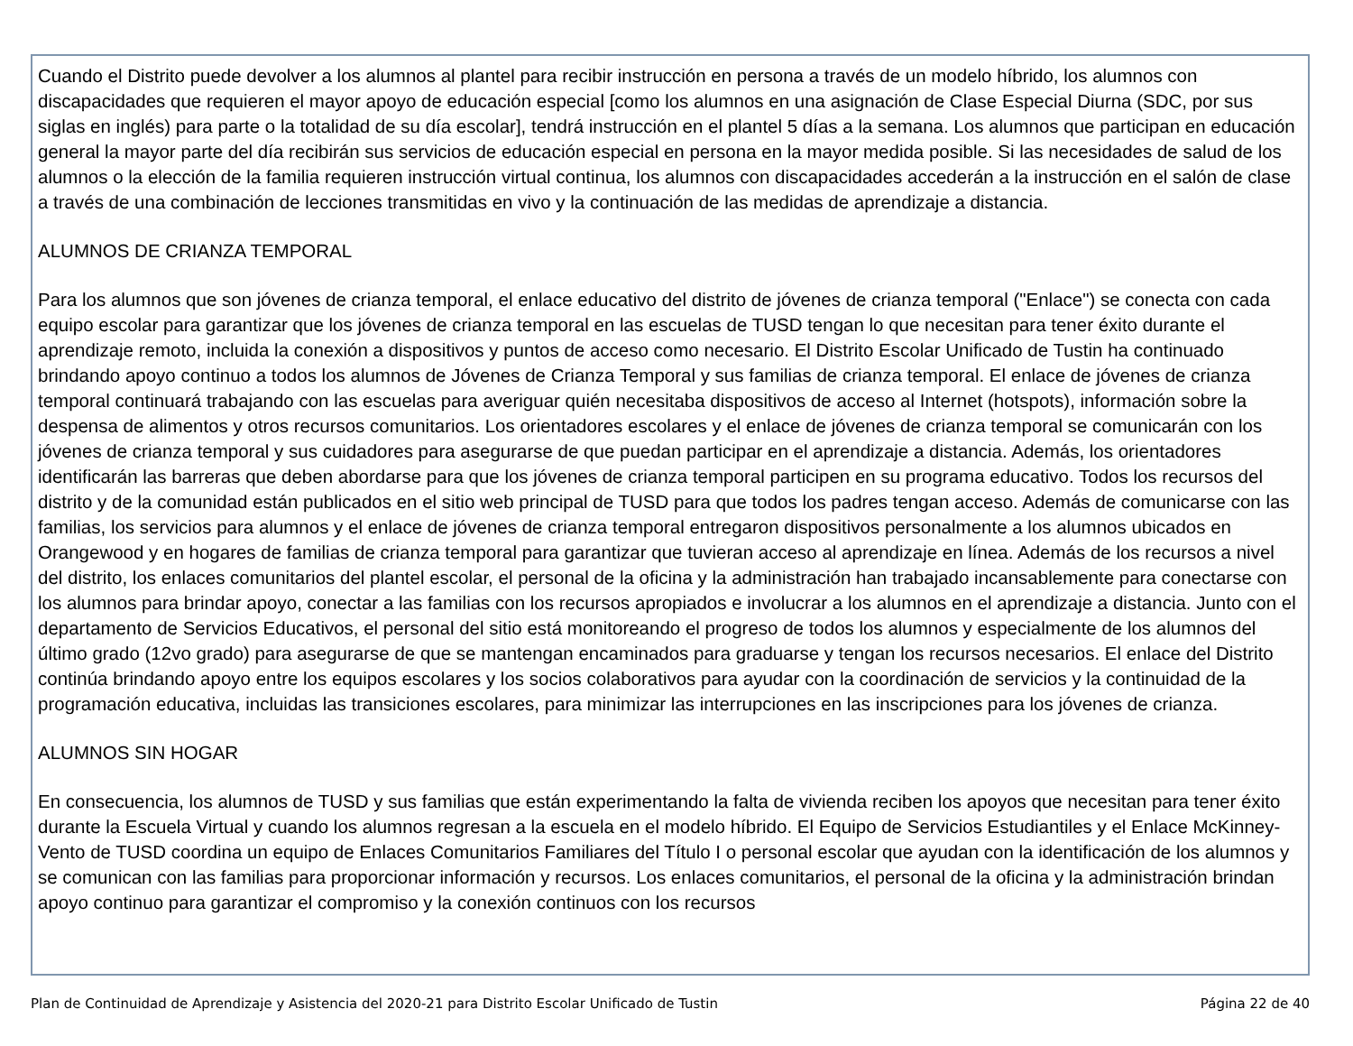Cuando el Distrito puede devolver a los alumnos al plantel para recibir instrucción en persona a través de un modelo híbrido, los alumnos con discapacidades que requieren el mayor apoyo de educación especial [como los alumnos en una asignación de Clase Especial Diurna (SDC, por sus siglas en inglés) para parte o la totalidad de su día escolar], tendrá instrucción en el plantel 5 días a la semana. Los alumnos que participan en educación general la mayor parte del día recibirán sus servicios de educación especial en persona en la mayor medida posible. Si las necesidades de salud de los alumnos o la elección de la familia requieren instrucción virtual continua, los alumnos con discapacidades accederán a la instrucción en el salón de clase a través de una combinación de lecciones transmitidas en vivo y la continuación de las medidas de aprendizaje a distancia.
ALUMNOS DE CRIANZA TEMPORAL
Para los alumnos que son jóvenes de crianza temporal, el enlace educativo del distrito de jóvenes de crianza temporal ("Enlace") se conecta con cada equipo escolar para garantizar que los jóvenes de crianza temporal en las escuelas de TUSD tengan lo que necesitan para tener éxito durante el aprendizaje remoto, incluida la conexión a dispositivos y puntos de acceso como necesario. El Distrito Escolar Unificado de Tustin ha continuado brindando apoyo continuo a todos los alumnos de Jóvenes de Crianza Temporal y sus familias de crianza temporal. El enlace de jóvenes de crianza temporal continuará trabajando con las escuelas para averiguar quién necesitaba dispositivos de acceso al Internet (hotspots), información sobre la despensa de alimentos y otros recursos comunitarios. Los orientadores escolares y el enlace de jóvenes de crianza temporal se comunicarán con los jóvenes de crianza temporal y sus cuidadores para asegurarse de que puedan participar en el aprendizaje a distancia. Además, los orientadores identificarán las barreras que deben abordarse para que los jóvenes de crianza temporal participen en su programa educativo. Todos los recursos del distrito y de la comunidad están publicados en el sitio web principal de TUSD para que todos los padres tengan acceso. Además de comunicarse con las familias, los servicios para alumnos y el enlace de jóvenes de crianza temporal entregaron dispositivos personalmente a los alumnos ubicados en Orangewood y en hogares de familias de crianza temporal para garantizar que tuvieran acceso al aprendizaje en línea. Además de los recursos a nivel del distrito, los enlaces comunitarios del plantel escolar, el personal de la oficina y la administración han trabajado incansablemente para conectarse con los alumnos para brindar apoyo, conectar a las familias con los recursos apropiados e involucrar a los alumnos en el aprendizaje a distancia. Junto con el departamento de Servicios Educativos, el personal del sitio está monitoreando el progreso de todos los alumnos y especialmente de los alumnos del último grado (12vo grado) para asegurarse de que se mantengan encaminados para graduarse y tengan los recursos necesarios. El enlace del Distrito continúa brindando apoyo entre los equipos escolares y los socios colaborativos para ayudar con la coordinación de servicios y la continuidad de la programación educativa, incluidas las transiciones escolares, para minimizar las interrupciones en las inscripciones para los jóvenes de crianza.
ALUMNOS SIN HOGAR
En consecuencia, los alumnos de TUSD y sus familias que están experimentando la falta de vivienda reciben los apoyos que necesitan para tener éxito durante la Escuela Virtual y cuando los alumnos regresan a la escuela en el modelo híbrido. El Equipo de Servicios Estudiantiles y el Enlace McKinney-Vento de TUSD coordina un equipo de Enlaces Comunitarios Familiares del Título I o personal escolar que ayudan con la identificación de los alumnos y se comunican con las familias para proporcionar información y recursos. Los enlaces comunitarios, el personal de la oficina y la administración brindan apoyo continuo para garantizar el compromiso y la conexión continuos con los recursos
Plan de Continuidad de Aprendizaje y Asistencia del 2020-21 para Distrito Escolar Unificado de Tustin Página 22 de 40